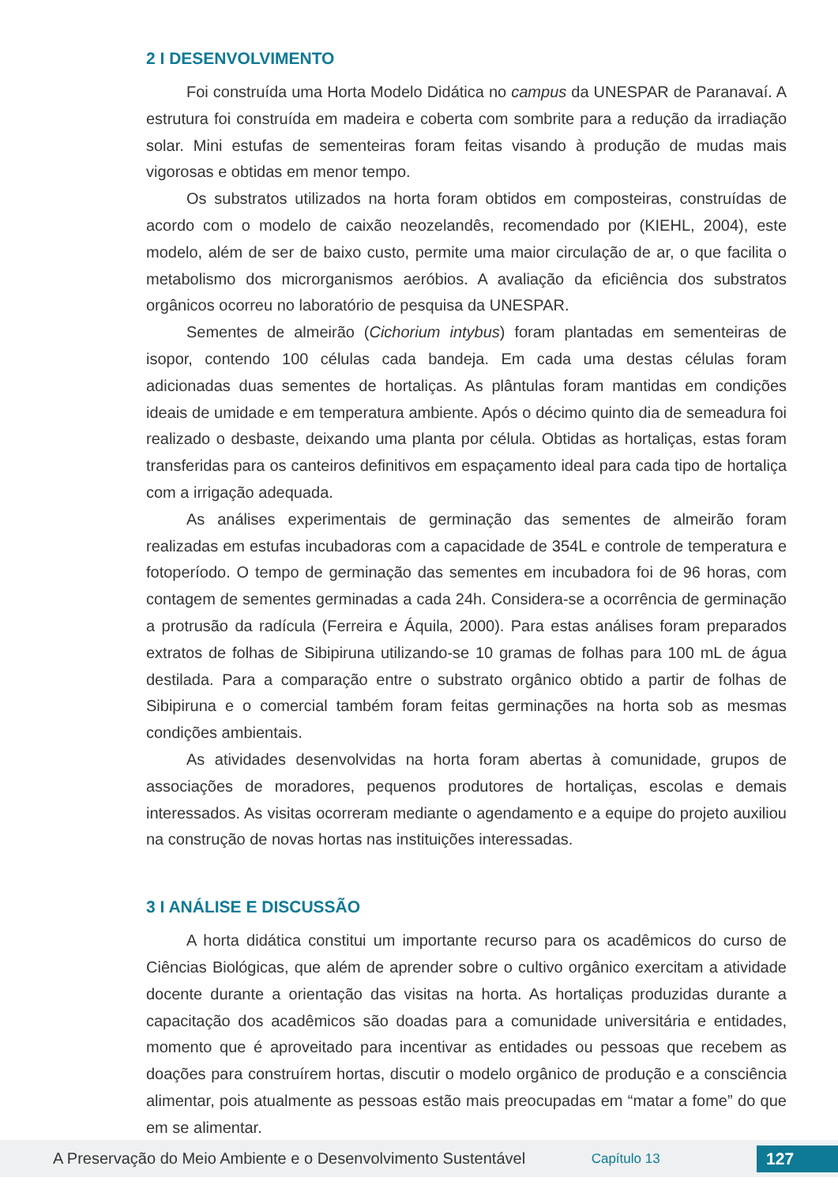2 I DESENVOLVIMENTO
Foi construída uma Horta Modelo Didática no campus da UNESPAR de Paranavaí. A estrutura foi construída em madeira e coberta com sombrite para a redução da irradiação solar. Mini estufas de sementeiras foram feitas visando à produção de mudas mais vigorosas e obtidas em menor tempo.
Os substratos utilizados na horta foram obtidos em composteiras, construídas de acordo com o modelo de caixão neozelandês, recomendado por (KIEHL, 2004), este modelo, além de ser de baixo custo, permite uma maior circulação de ar, o que facilita o metabolismo dos microrganismos aeróbios. A avaliação da eficiência dos substratos orgânicos ocorreu no laboratório de pesquisa da UNESPAR.
Sementes de almeirão (Cichorium intybus) foram plantadas em sementeiras de isopor, contendo 100 células cada bandeja. Em cada uma destas células foram adicionadas duas sementes de hortaliças. As plântulas foram mantidas em condições ideais de umidade e em temperatura ambiente. Após o décimo quinto dia de semeadura foi realizado o desbaste, deixando uma planta por célula. Obtidas as hortaliças, estas foram transferidas para os canteiros definitivos em espaçamento ideal para cada tipo de hortaliça com a irrigação adequada.
As análises experimentais de germinação das sementes de almeirão foram realizadas em estufas incubadoras com a capacidade de 354L e controle de temperatura e fotoperíodo. O tempo de germinação das sementes em incubadora foi de 96 horas, com contagem de sementes germinadas a cada 24h. Considera-se a ocorrência de germinação a protrusão da radícula (Ferreira e Áquila, 2000). Para estas análises foram preparados extratos de folhas de Sibipiruna utilizando-se 10 gramas de folhas para 100 mL de água destilada. Para a comparação entre o substrato orgânico obtido a partir de folhas de Sibipiruna e o comercial também foram feitas germinações na horta sob as mesmas condições ambientais.
As atividades desenvolvidas na horta foram abertas à comunidade, grupos de associações de moradores, pequenos produtores de hortaliças, escolas e demais interessados. As visitas ocorreram mediante o agendamento e a equipe do projeto auxiliou na construção de novas hortas nas instituições interessadas.
3 I ANÁLISE E DISCUSSÃO
A horta didática constitui um importante recurso para os acadêmicos do curso de Ciências Biológicas, que além de aprender sobre o cultivo orgânico exercitam a atividade docente durante a orientação das visitas na horta. As hortaliças produzidas durante a capacitação dos acadêmicos são doadas para a comunidade universitária e entidades, momento que é aproveitado para incentivar as entidades ou pessoas que recebem as doações para construírem hortas, discutir o modelo orgânico de produção e a consciência alimentar, pois atualmente as pessoas estão mais preocupadas em “matar a fome” do que em se alimentar.
A Preservação do Meio Ambiente e o Desenvolvimento Sustentável Capítulo 13 127